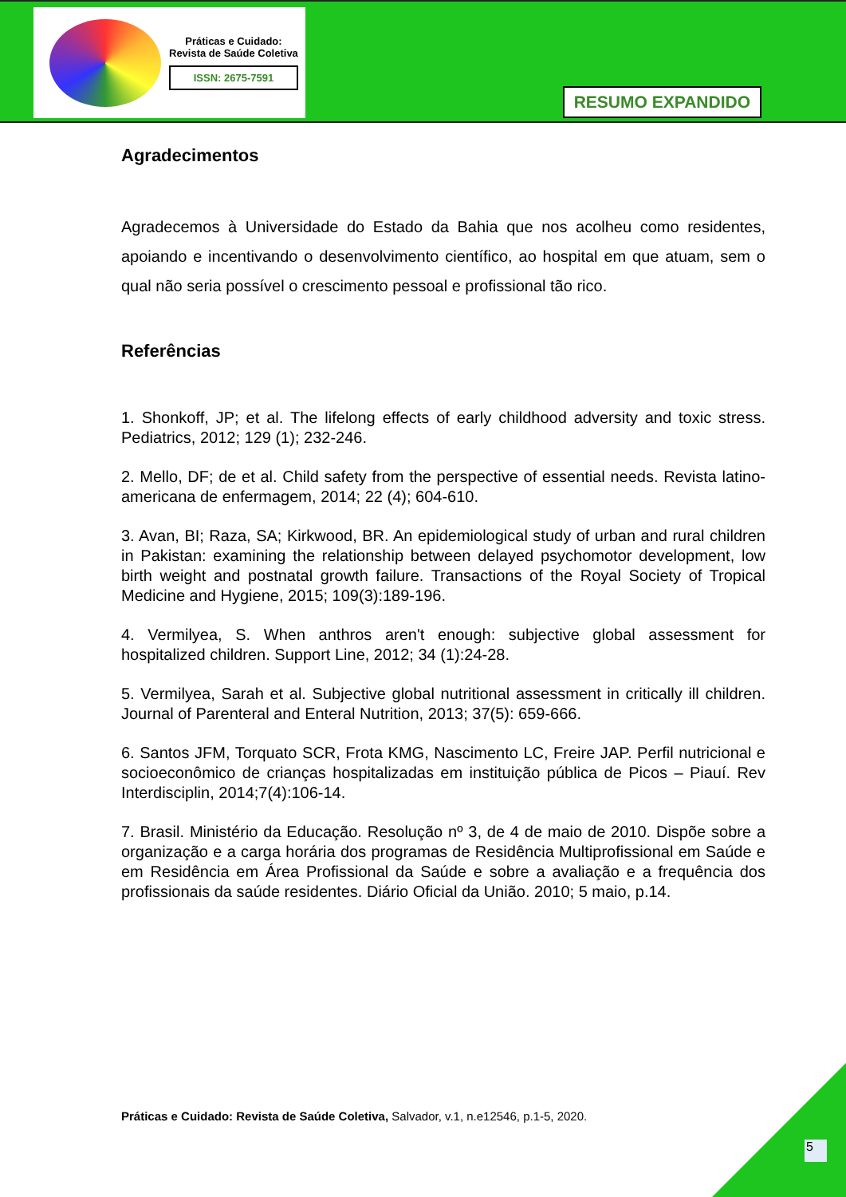Práticas e Cuidado:
Revista de Saúde Coletiva
ISSN: 2675-7591
RESUMO EXPANDIDO
Agradecimentos
Agradecemos à Universidade do Estado da Bahia que nos acolheu como residentes, apoiando e incentivando o desenvolvimento científico, ao hospital em que atuam, sem o qual não seria possível o crescimento pessoal e profissional tão rico.
Referências
1. Shonkoff, JP; et al. The lifelong effects of early childhood adversity and toxic stress. Pediatrics, 2012; 129 (1); 232-246.
2. Mello, DF; de et al. Child safety from the perspective of essential needs. Revista latino-americana de enfermagem, 2014; 22 (4); 604-610.
3. Avan, BI; Raza, SA; Kirkwood, BR. An epidemiological study of urban and rural children in Pakistan: examining the relationship between delayed psychomotor development, low birth weight and postnatal growth failure. Transactions of the Royal Society of Tropical Medicine and Hygiene, 2015; 109(3):189-196.
4. Vermilyea, S. When anthros aren't enough: subjective global assessment for hospitalized children. Support Line, 2012; 34 (1):24-28.
5. Vermilyea, Sarah et al. Subjective global nutritional assessment in critically ill children. Journal of Parenteral and Enteral Nutrition, 2013; 37(5): 659-666.
6. Santos JFM, Torquato SCR, Frota KMG, Nascimento LC, Freire JAP. Perfil nutricional e socioeconômico de crianças hospitalizadas em instituição pública de Picos – Piauí. Rev Interdisciplin, 2014;7(4):106-14.
7. Brasil. Ministério da Educação. Resolução nº 3, de 4 de maio de 2010. Dispõe sobre a organização e a carga horária dos programas de Residência Multiprofissional em Saúde e em Residência em Área Profissional da Saúde e sobre a avaliação e a frequência dos profissionais da saúde residentes. Diário Oficial da União. 2010; 5 maio, p.14.
Práticas e Cuidado: Revista de Saúde Coletiva, Salvador, v.1, n.e12546, p.1-5, 2020.
5